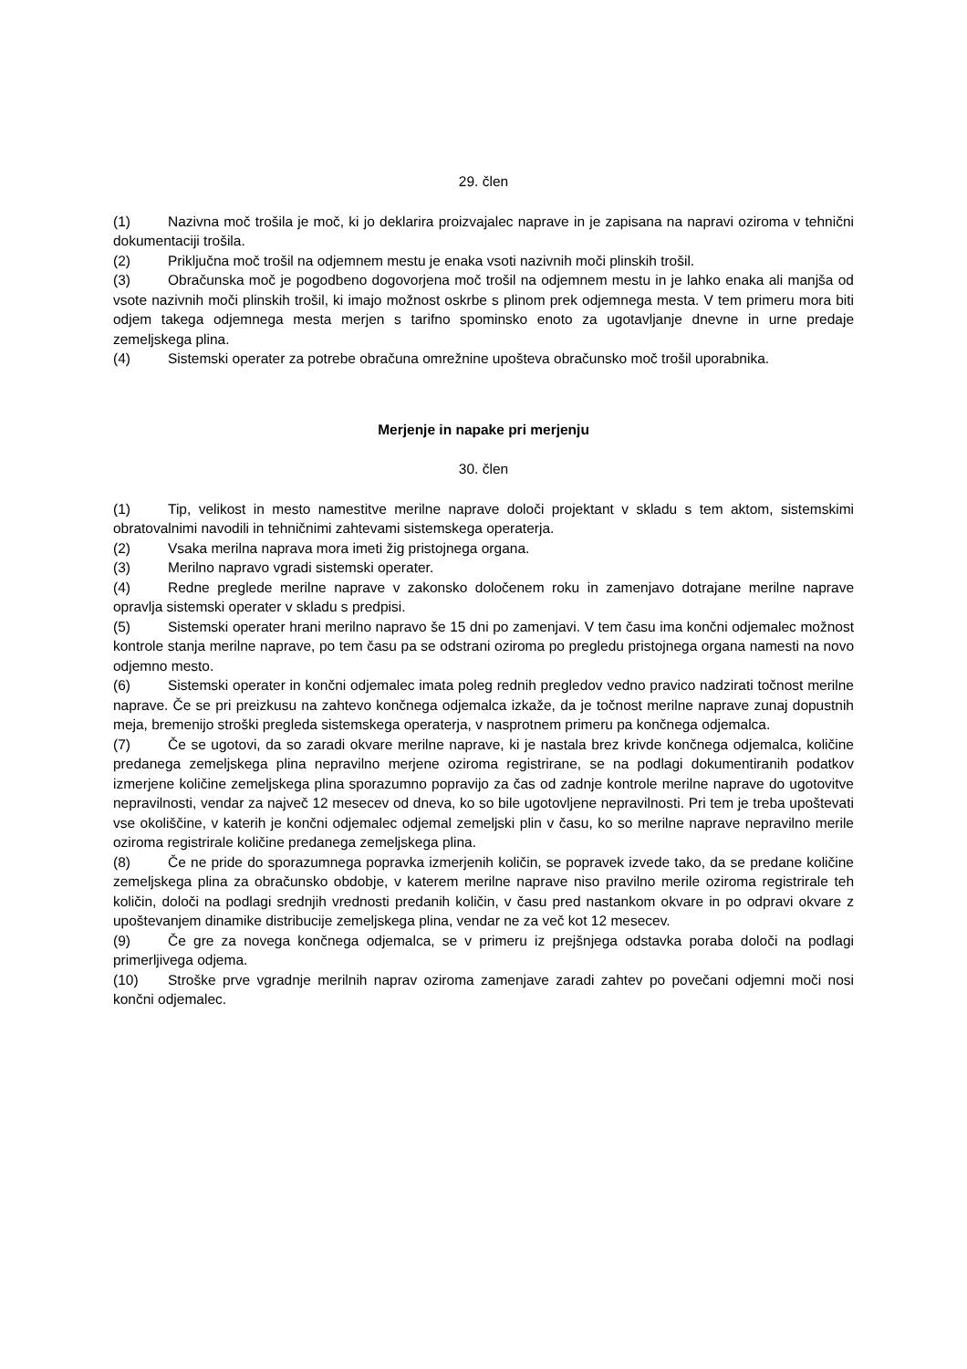29. člen
(1) Nazivna moč trošila je moč, ki jo deklarira proizvajalec naprave in je zapisana na napravi oziroma v tehnični dokumentaciji trošila.
(2) Priključna moč trošil na odjemnem mestu je enaka vsoti nazivnih moči plinskih trošil.
(3) Obračunska moč je pogodbeno dogovorjena moč trošil na odjemnem mestu in je lahko enaka ali manjša od vsote nazivnih moči plinskih trošil, ki imajo možnost oskrbe s plinom prek odjemnega mesta. V tem primeru mora biti odjem takega odjemnega mesta merjen s tarifno spominsko enoto za ugotavljanje dnevne in urne predaje zemeljskega plina.
(4) Sistemski operater za potrebe obračuna omrežnine upošteva obračunsko moč trošil uporabnika.
Merjenje in napake pri merjenju
30. člen
(1) Tip, velikost in mesto namestitve merilne naprave določi projektant v skladu s tem aktom, sistemskimi obratovalnimi navodili in tehničnimi zahtevami sistemskega operaterja.
(2) Vsaka merilna naprava mora imeti žig pristojnega organa.
(3) Merilno napravo vgradi sistemski operater.
(4) Redne preglede merilne naprave v zakonsko določenem roku in zamenjavo dotrajane merilne naprave opravlja sistemski operater v skladu s predpisi.
(5) Sistemski operater hrani merilno napravo še 15 dni po zamenjavi. V tem času ima končni odjemalec možnost kontrole stanja merilne naprave, po tem času pa se odstrani oziroma po pregledu pristojnega organa namesti na novo odjemno mesto.
(6) Sistemski operater in končni odjemalec imata poleg rednih pregledov vedno pravico nadzirati točnost merilne naprave. Če se pri preizkusu na zahtevo končnega odjemalca izkaže, da je točnost merilne naprave zunaj dopustnih meja, bremenijo stroški pregleda sistemskega operaterja, v nasprotnem primeru pa končnega odjemalca.
(7) Če se ugotovi, da so zaradi okvare merilne naprave, ki je nastala brez krivde končnega odjemalca, količine predanega zemeljskega plina nepravilno merjene oziroma registrirane, se na podlagi dokumentiranih podatkov izmerjene količine zemeljskega plina sporazumno popravijo za čas od zadnje kontrole merilne naprave do ugotovitve nepravilnosti, vendar za največ 12 mesecev od dneva, ko so bile ugotovljene nepravilnosti. Pri tem je treba upoštevati vse okoliščine, v katerih je končni odjemalec odjemal zemeljski plin v času, ko so merilne naprave nepravilno merile oziroma registrirale količine predanega zemeljskega plina.
(8) Če ne pride do sporazumnega popravka izmerjenih količin, se popravek izvede tako, da se predane količine zemeljskega plina za obračunsko obdobje, v katerem merilne naprave niso pravilno merile oziroma registrirale teh količin, določi na podlagi srednjih vrednosti predanih količin, v času pred nastankom okvare in po odpravi okvare z upoštevanjem dinamike distribucije zemeljskega plina, vendar ne za več kot 12 mesecev.
(9) Če gre za novega končnega odjemalca, se v primeru iz prejšnjega odstavka poraba določi na podlagi primerljivega odjema.
(10) Stroške prve vgradnje merilnih naprav oziroma zamenjave zaradi zahtev po povečani odjemni moči nosi končni odjemalec.